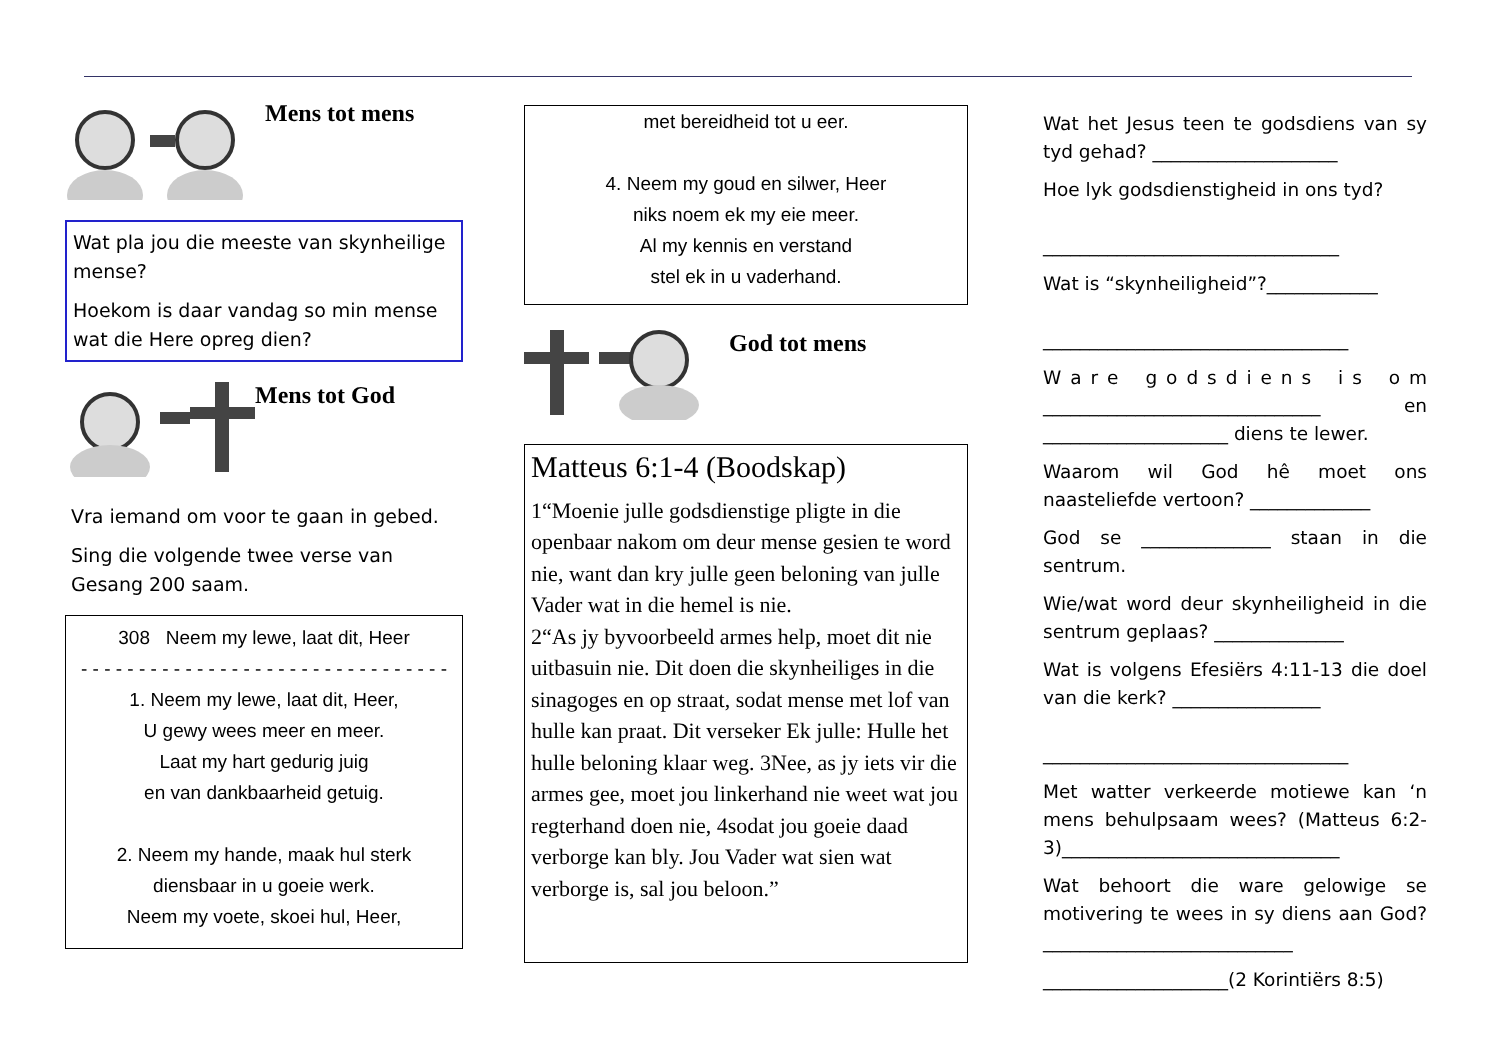Mens tot mens
Wat pla jou die meeste van skynheilige mense?
Hoekom is daar vandag so min mense wat die Here opreg dien?
Mens tot God
Vra iemand om voor te gaan in gebed.
Sing die volgende twee verse van Gesang 200 saam.
308 Neem my lewe, laat dit, Heer
- - - - - - - - - - - - - - - - - - - - - - - - - - - - - - - -
1. Neem my lewe, laat dit, Heer,
U gewy wees meer en meer.
Laat my hart gedurig juig
en van dankbaarheid getuig.
2. Neem my hande, maak hul sterk
diensbaar in u goeie werk.
Neem my voete, skoei hul, Heer,
met bereidheid tot u eer.
4. Neem my goud en silwer, Heer
niks noem ek my eie meer.
Al my kennis en verstand
stel ek in u vaderhand.
God tot mens
Matteus 6:1-4 (Boodskap)
1“Moenie julle godsdienstige pligte in die openbaar nakom om deur mense gesien te word nie, want dan kry julle geen beloning van julle Vader wat in die hemel is nie.
2“As jy byvoorbeeld armes help, moet dit nie uitbasuin nie. Dit doen die skynheiliges in die sinagoges en op straat, sodat mense met lof van hulle kan praat. Dit verseker Ek julle: Hulle het hulle beloning klaar weg. 3Nee, as jy iets vir die armes gee, moet jou linkerhand nie weet wat jou regterhand doen nie, 4sodat jou goeie daad verborge kan bly. Jou Vader wat sien wat verborge is, sal jou beloon.”
Wat het Jesus teen te godsdiens van sy tyd gehad? ____________________
Hoe lyk godsdienstigheid in ons tyd?
________________________________
Wat is “skynheiligheid”?____________
_________________________________
W a r e g o d s d i e n s i s o m ______________________________ en ____________________ diens te lewer.
Waarom wil God hê moet ons naasteliefde vertoon? _____________
God se ______________ staan in die sentrum.
Wie/wat word deur skynheiligheid in die sentrum geplaas? ______________
Wat is volgens Efesiërs 4:11-13 die doel van die kerk? ________________
_________________________________
Met watter verkeerde motiewe kan ‘n mens behulpsaam wees? (Matteus 6:2-3)______________________________
Wat behoort die ware gelowige se motivering te wees in sy diens aan God? ___________________________
____________________(2 Korintiërs 8:5)